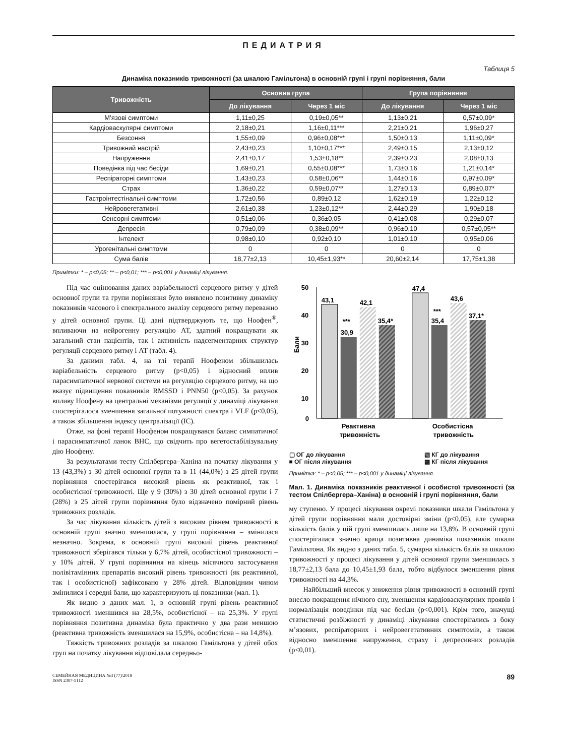ПЕДИАТРИЯ
Таблиця 5
Динаміка показників тривожності (за шкалою Гамільтона) в основній групі і групі порівняння, бали
| Тривожність | Основна група | | Група порівняння | |
| --- | --- | --- | --- | --- |
| | До лікування | Через 1 міс | До лікування | Через 1 міс |
| М’язові симптоми | 1,11±0,25 | 0,19±0,05** | 1,13±0,21 | 0,57±0,09* |
| Кардіоваскулярні симптоми | 2,18±0,21 | 1,16±0,11*** | 2,21±0,21 | 1,96±0,27 |
| Безсоння | 1,55±0,09 | 0,96±0,08*** | 1,50±0,13 | 1,11±0,09* |
| Тривожний настрій | 2,43±0,23 | 1,10±0,17*** | 2,49±0,15 | 2,13±0,12 |
| Напруження | 2,41±0,17 | 1,53±0,18** | 2,39±0,23 | 2,08±0,13 |
| Поведінка під час бесіди | 1,69±0,21 | 0,55±0,08*** | 1,73±0,16 | 1,21±0,14* |
| Респіраторні симптоми | 1,43±0,23 | 0,58±0,06** | 1,44±0,16 | 0,97±0,09* |
| Страх | 1,36±0,22 | 0,59±0,07** | 1,27±0,13 | 0,89±0,07* |
| Гастроінтестінальні симптоми | 1,72±0,56 | 0,89±0,12 | 1,62±0,19 | 1,22±0,12 |
| Нейровегетативні | 2,61±0,38 | 1,23±0,12** | 2,44±0,29 | 1,90±0,18 |
| Сенсорні симптоми | 0,51±0,06 | 0,36±0,05 | 0,41±0,08 | 0,29±0,07 |
| Депресія | 0,79±0,09 | 0,38±0,09** | 0,96±0,10 | 0,57±0,05** |
| Інтелект | 0,98±0,10 | 0,92±0,10 | 1,01±0,10 | 0,95±0,06 |
| Урогенітальні симптоми | 0 | 0 | 0 | 0 |
| Сума балів | 18,77±2,13 | 10,45±1,93** | 20,60±2,14 | 17,75±1,38 |
Примітки: * – p<0,05; ** – p<0,01; *** – p<0,001 у динаміці лікування.
Під час оцінювання даних варіабельності серцевого ритму у дітей основної групи та групи порівняння було виявлено позитивну динаміку показників часового і спектрального аналізу серцевого ритму переважно у дітей основної групи. Ці дані підтверджують те, що Ноофен<sup>®</sup>, впливаючи на нейрогенну регуляцію АТ, здатний покращувати як загальний стан пацієнтів, так і активність надсегментарних структур регуляції серцевого ритму і АТ (табл. 4).
За даними табл. 4, на тлі терапії Ноофеном збільшилась варіабельність серцевого ритму (p<0,05) і відносний вплив парасимпатичної нервової системи на регуляцію серцевого ритму, на що вказує підвищення показників RMSSD і PNN50 (p<0,05). За рахунок впливу Ноофену на центральні механізми регуляції у динаміці лікування спостерігалося зменшення загальної потужності спектра і VLF (p<0,05), а також збільшення індексу централізації (IC).
Отже, на фоні терапії Ноофеном покращувався баланс симпатичної і парасимпатичної ланок ВНС, що свідчить про вегетостабілізувальну дію Ноофену.
За результатами тесту Спілбергера–Ханіна на початку лікування у 13 (43,3%) з 30 дітей основної групи та в 11 (44,0%) з 25 дітей групи порівняння спостерігався високий рівень як реактивної, так і особистісної тривожності. Ще у 9 (30%) з 30 дітей основної групи і 7 (28%) з 25 дітей групи порівняння було відзначено помірний рівень тривожних розладів.
За час лікування кількість дітей з високим рівнем тривожності в основній групі значно зменшилася, у групі порівняння – змінилася незначно. Зокрема, в основній групі високий рівень реактивної тривожності зберігався тільки у 6,7% дітей, особистісної тривожності – у 10% дітей. У групі порівняння на кінець місячного застосування полівітамінних препаратів високий рівень тривожності (як реактивної, так і особистісної) зафіксовано у 28% дітей. Відповідним чином змінилися і середні бали, що характеризують ці показники (мал. 1).
Як видно з даних мал. 1, в основній групі рівень реактивної тривожності зменшився на 28,5%, особистісної – на 25,3%. У групі порівняння позитивна динаміка була практично у два рази меншою (реактивна тривожність зменшилася на 15,9%, особистісна – на 14,8%).
Тяжкість тривожних розладів за шкалою Гамільтона у дітей обох груп на початку лікування відповідала середньо-
50
40
30
20
10
0
Бали
43,1
30,9
***
42,1
35,4*
47,4
35,4
***
43,6
37,1*
Реактивна
тривожність
Особистісна
тривожність
▢ ОГ до лікування ▧ КГ до лікування ■ ОГ після лікування ▩ КГ після лікування
Примітка: * – p<0,05; *** – p<0,001 у динаміці лікування.
Мал. 1. Динаміка показників реактивної і особистої тривожності (за тестом Спілбергера–Ханіна) в основній і групі порівняння, бали
му ступеню. У процесі лікування окремі показники шкали Гамільтона у дітей групи порівняння мали достовірні зміни (p<0,05), але сумарна кількість балів у цій групі зменшилась лише на 13,8%. В основній групі спостерігалася значно краща позитивна динаміка показників шкали Гамільтона. Як видно з даних табл. 5, сумарна кількість балів за шкалою тривожності у процесі лікування у дітей основної групи зменшилась з 18,77±2,13 бала до 10,45±1,93 бала, тобто відбулося зменшення рівня тривожності на 44,3%.
Найбільший внесок у зниження рівня тривожності в основній групі внесло покращення нічного сну, зменшення кардіоваскулярних проявів і нормалізація поведінки під час бесіди (p<0,001). Крім того, значущі статистичні розбіжності у динаміці лікування спостерігались з боку м’язових, респіраторних і нейровегетативних симптомів, а також відносно зменшення напруження, страху і депресивних розладів (p<0,01).
СЕМЕЙНАЯ МЕДИЦИНА №3 (77)/2018
ISSN 2307-5112
89